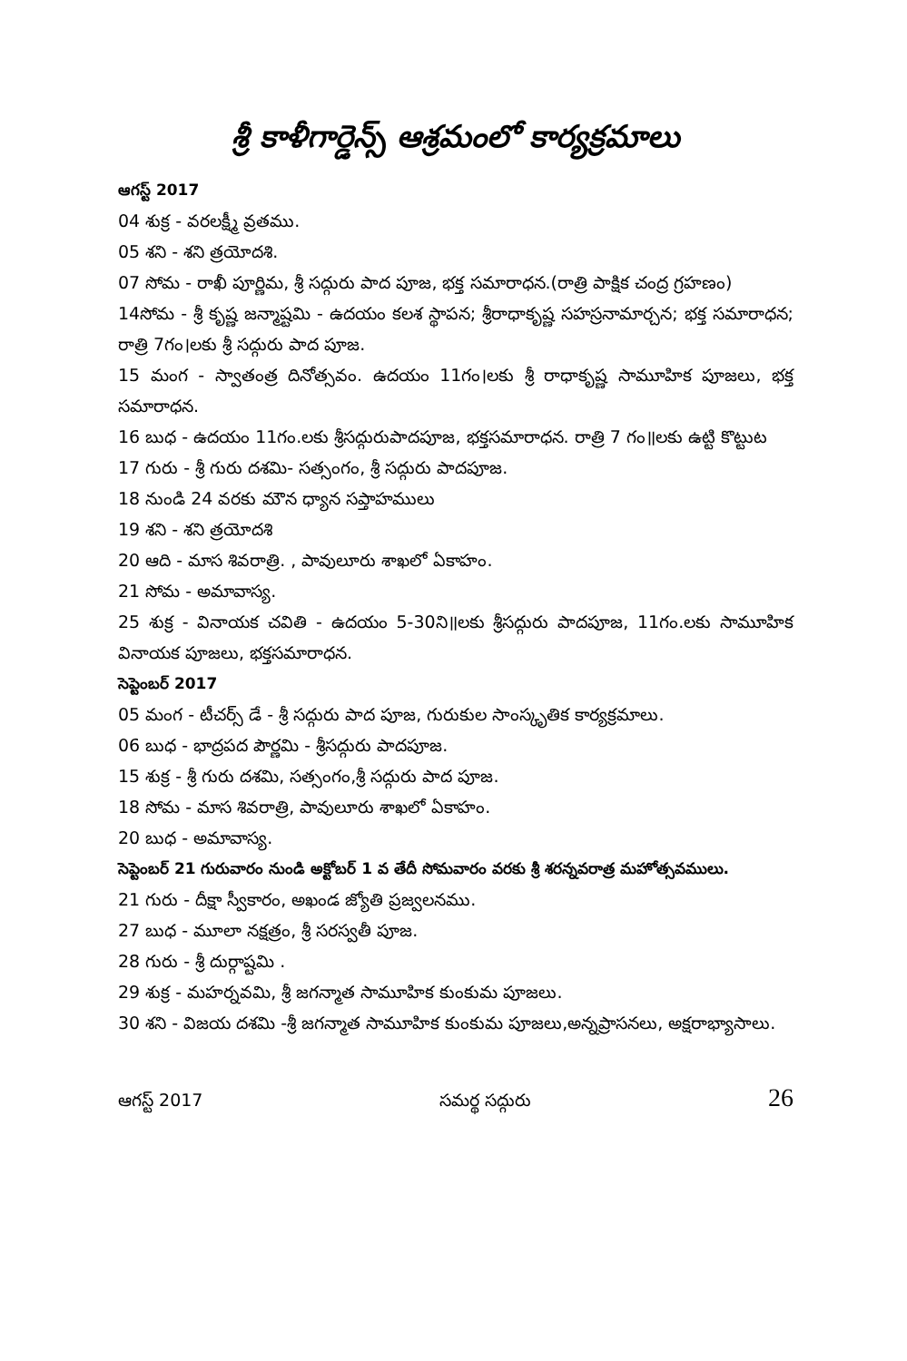శ్రీ కాళీగార్డెన్స్ ఆశ్రమంలో కార్యక్రమాలు
ఆగస్ట్ 2017
04 శుక్ర - వరలక్ష్మీ వ్రతము.
05 శని - శని త్రయోదశి.
07 సోమ - రాఖీ పూర్ణిమ, శ్రీ సద్గురు పాద పూజ, భక్త సమారాధన.(రాత్రి పాక్షిక చంద్ర గ్రహణం)
14సోమ - శ్రీ కృష్ణ జన్మాష్టమి - ఉదయం కలశ స్థాపన; శ్రీరాధాకృష్ణ సహస్రనామార్చన; భక్త సమారాధన; రాత్రి 7గం।లకు శ్రీ సద్గురు పాద పూజ.
15 మంగ - స్వాతంత్ర దినోత్సవం. ఉదయం 11గం।లకు శ్రీ రాధాకృష్ణ సామూహిక పూజలు, భక్త సమారాధన.
16 బుధ - ఉదయం 11గం.లకు శ్రీసద్గురుపాదపూజ, భక్తసమారాధన. రాత్రి 7 గం॥లకు ఉట్టి కొట్టుట
17 గురు - శ్రీ గురు దశమి- సత్సంగం, శ్రీ సద్గురు పాదపూజ.
18 నుండి 24 వరకు మౌన ధ్యాన సప్తాహములు
19 శని - శని త్రయోదశి
20 ఆది - మాస శివరాత్రి. , పావులూరు శాఖలో ఏకాహం.
21 సోమ - అమావాస్య.
25 శుక్ర - వినాయక చవితి - ఉదయం 5-30ని॥లకు శ్రీసద్గురు పాదపూజ, 11గం.లకు సామూహిక వినాయక పూజలు, భక్తసమారాధన.
సెప్టెంబర్ 2017
05 మంగ - టీచర్స్ డే - శ్రీ సద్గురు పాద పూజ, గురుకుల సాంస్కృతిక కార్యక్రమాలు.
06 బుధ - భాద్రపద పౌర్ణమి - శ్రీసద్గురు పాదపూజ.
15 శుక్ర - శ్రీ గురు దశమి, సత్సంగం,శ్రీ సద్గురు పాద పూజ.
18 సోమ - మాస శివరాత్రి, పావులూరు శాఖలో ఏకాహం.
20 బుధ - అమావాస్య.
సెప్టెంబర్ 21 గురువారం నుండి అక్టోబర్ 1 వ తేదీ సోమవారం వరకు శ్రీ శరన్నవరాత్ర మహోత్సవములు.
21 గురు - దీక్షా స్వీకారం, అఖండ జ్యోతి ప్రజ్వలనము.
27 బుధ - మూలా నక్షత్రం, శ్రీ సరస్వతీ పూజ.
28 గురు - శ్రీ దుర్గాష్టమి .
29 శుక్ర - మహర్నవమి, శ్రీ జగన్మాత సామూహిక కుంకుమ పూజలు.
30 శని - విజయ దశమి -శ్రీ జగన్మాత సామూహిక కుంకుమ పూజలు,అన్నప్రాసనలు, అక్షరాభ్యాసాలు.
ఆగస్ట్ 2017 సమర్థ సద్గురు 26